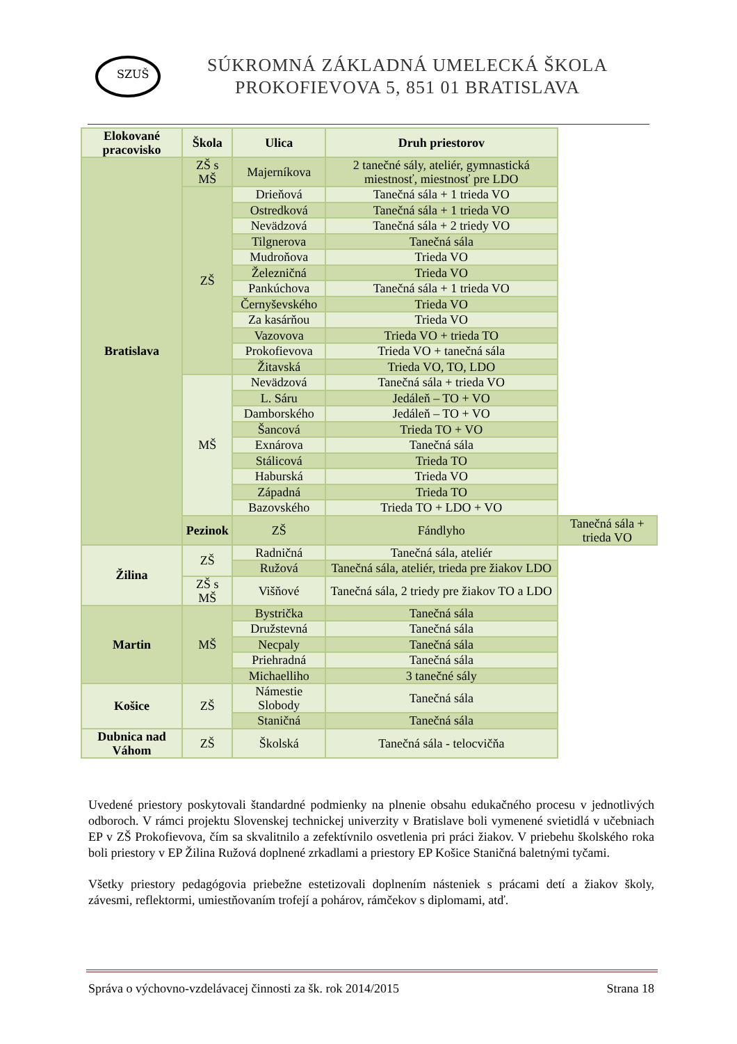SZUŠ
SÚKROMNÁ ZÁKLADNÁ UMELECKÁ ŠKOLA
PROKOFIEVOVA 5, 851 01 BRATISLAVA
| Elokované pracovisko | Škola | Ulica | Druh priestorov | |
| --- | --- | --- | --- | --- |
| Bratislava | ZŠ s MŠ | Majerníkova | 2 tanečné sály, ateliér, gymnastická miestnosť, miestnosť pre LDO | |
| | ZŠ | Drieňová | Tanečná sála + 1 trieda VO | |
| | | Ostredková | Tanečná sála + 1 trieda VO | |
| | | Nevädzová | Tanečná sála + 2 triedy VO | |
| | | Tilgnerova | Tanečná sála | |
| | | Mudroňova | Trieda VO | |
| | | Železničná | Trieda VO | |
| | | Pankúchova | Tanečná sála + 1 trieda VO | |
| | | Černyševského | Trieda VO | |
| | | Za kasárňou | Trieda VO | |
| | | Vazovova | Trieda VO + trieda TO | |
| | | Prokofievova | Trieda VO + tanečná sála | |
| | | Žitavská | Trieda VO, TO, LDO | |
| | MŠ | Nevädzová | Tanečná sála + trieda VO | |
| | | L. Sáru | Jedáleň – TO + VO | |
| | | Damborského | Jedáleň – TO + VO | |
| | | Šancová | Trieda TO + VO | |
| | | Exnárova | Tanečná sála | |
| | | Stálicová | Trieda TO | |
| | | Haburská | Trieda VO | |
| | | Západná | Trieda TO | |
| | | Bazovského | Trieda TO + LDO + VO | |
| | Pezinok | ZŠ | Fándlyho | Tanečná sála + trieda VO |
| Žilina | ZŠ | Radničná | Tanečná sála, ateliér | |
| | | Ružová | Tanečná sála, ateliér, trieda pre žiakov LDO | |
| | ZŠ s MŠ | Višňové | Tanečná sála, 2 triedy pre žiakov TO a LDO | |
| Martin | MŠ | Bystrička | Tanečná sála | |
| | | Družstevná | Tanečná sála | |
| | | Necpaly | Tanečná sála | |
| | | Priehradná | Tanečná sála | |
| | | Michaelliho | 3 tanečné sály | |
| Košice | ZŠ | Námestie Slobody | Tanečná sála | |
| | | Staničná | Tanečná sála | |
| Dubnica nad Váhom | ZŠ | Školská | Tanečná sála - telocvičňa | |
Uvedené priestory poskytovali štandardné podmienky na plnenie obsahu edukačného procesu v jednotlivých odboroch. V rámci projektu Slovenskej technickej univerzity v Bratislave boli vymenené svietidlá v učebniach EP v ZŠ Prokofievova, čím sa skvalitnilo a zefektívnilo osvetlenia pri práci žiakov. V priebehu školského roka boli priestory v EP Žilina Ružová doplnené zrkadlami a priestory EP Košice Staničná baletnými tyčami.
Všetky priestory pedagógovia priebežne estetizovali doplnením násteniek s prácami detí a žiakov školy, závesmi, reflektormi, umiestňovaním trofejí a pohárov, rámčekov s diplomami, atď.
Správa o výchovno-vzdelávacej činnosti za šk. rok 2014/2015 Strana 18